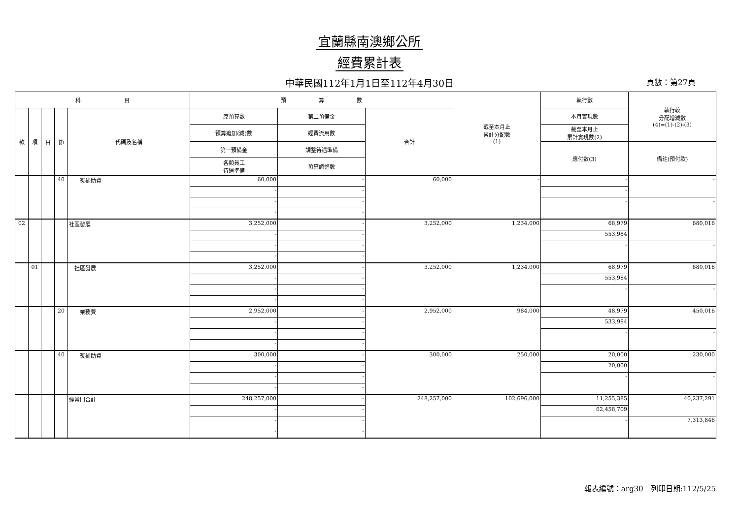宜蘭縣南澳鄉公所
經費累計表
中華民國112年1月1日至112年4月30日
頁數：第27頁
| 科 目 | | | | | 預 算 數 | | | 截至本月止 累計分配數 (1) | 執行數 | 執行較 分配增減數 (4)=(1)-(2)-(3) |
| --- | --- | --- | --- | --- | --- | --- | --- | --- | --- | --- |
| 款 | 項 | 目 | 節 | 代碼及名稱 | 原預算數 | 第二預備金 | 合計 | | 本月實現數 | |
| | | | | | 預算追加(減)數 | 經費流用數 | | | 截至本月止 累計實現數(2) | |
| | | | | | 第一預備金 | 調整待遇準備 | | | 應付數(3) | 備註(預付款) |
| | | | | | 各類員工 待遇準備 | 預算調整數 | | | | |
| | | | 40 | 獎補助費 | 60,000 | - | 60,000 | - | - | - |
| | | | | | - | - | | | - | |
| | | | | | - | - | | | - | - |
| | | | | | - | - | | | | |
| 02 | | | | 社區發展 | 3,252,000 | - | 3,252,000 | 1,234,000 | 68,979 | 680,016 |
| | | | | | - | - | | | 553,984 | |
| | | | | | - | - | | | - | - |
| | | | | | - | - | | | | |
| | 01 | | | 社區發展 | 3,252,000 | - | 3,252,000 | 1,234,000 | 68,979 | 680,016 |
| | | | | | - | - | | | 553,984 | |
| | | | | | - | - | | | - | - |
| | | | | | - | - | | | | |
| | | | 20 | 業務費 | 2,952,000 | - | 2,952,000 | 984,000 | 48,979 | 450,016 |
| | | | | | - | - | | | 533,984 | |
| | | | | | - | - | | | - | - |
| | | | | | - | - | | | | |
| | | | 40 | 獎補助費 | 300,000 | - | 300,000 | 250,000 | 20,000 | 230,000 |
| | | | | | - | - | | | 20,000 | |
| | | | | | - | - | | | - | - |
| | | | | | - | - | | | | |
| | | | | 經常門合計 | 248,257,000 | - | 248,257,000 | 102,696,000 | 11,255,385 | 40,237,291 |
| | | | | | - | - | | | 62,458,709 | |
| | | | | | - | - | | | - | 7,313,846 |
| | | | | | - | - | | | | |
報表編號：arg30　列印日期:112/5/25